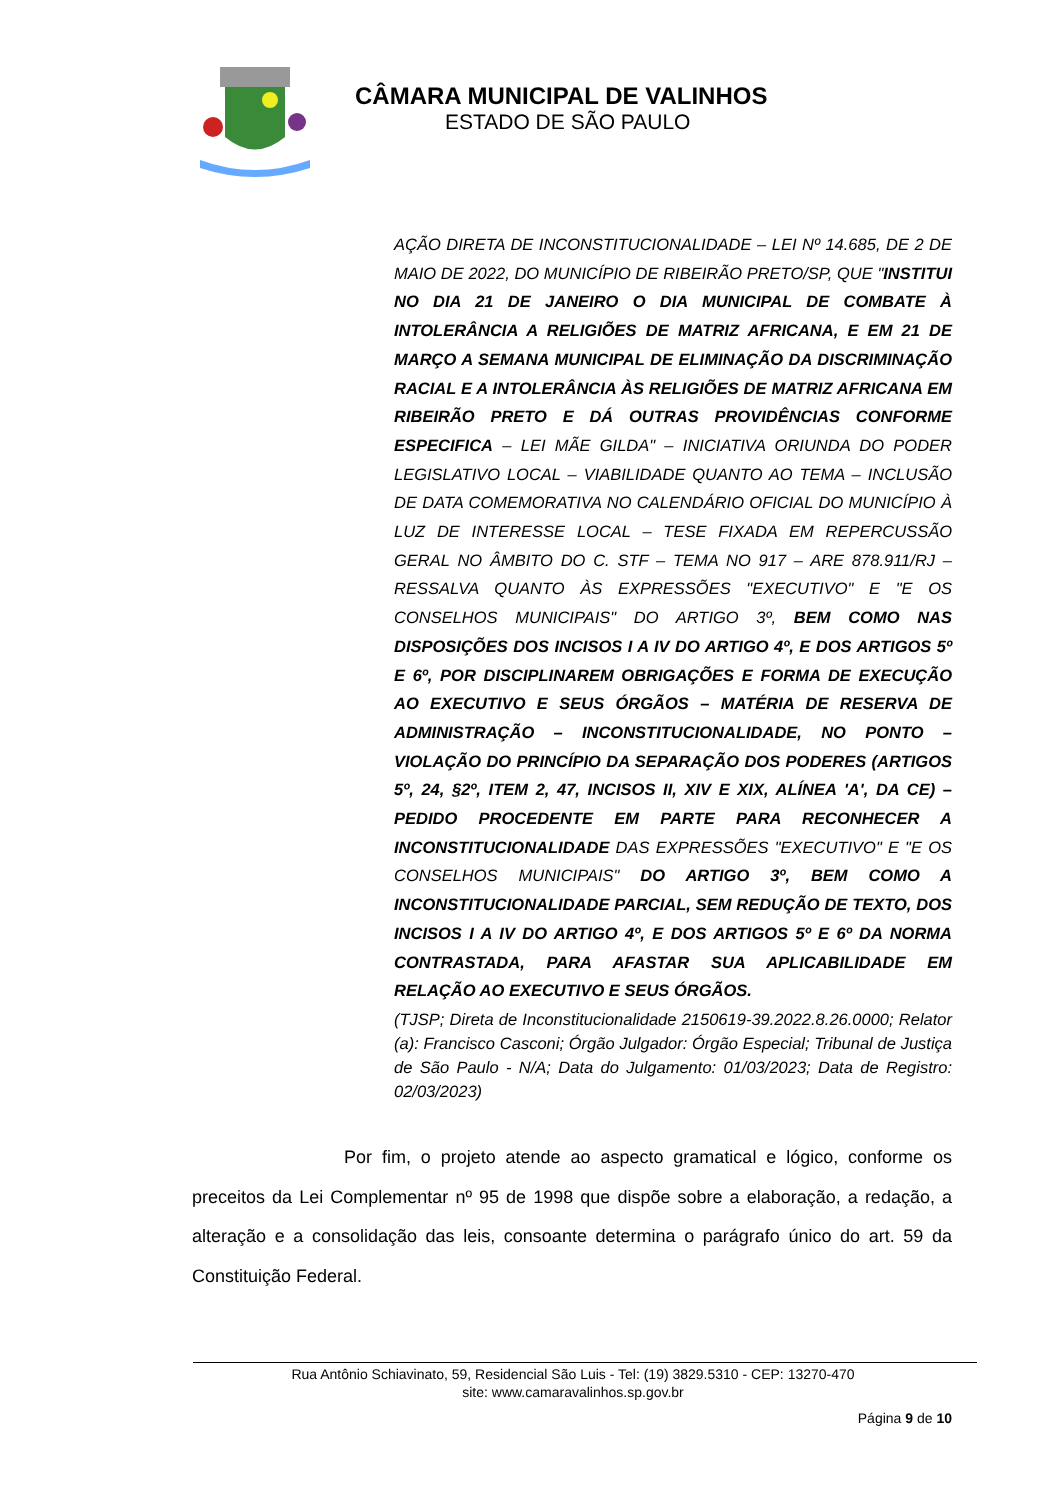CÂMARA MUNICIPAL DE VALINHOS
ESTADO DE SÃO PAULO
AÇÃO DIRETA DE INCONSTITUCIONALIDADE – LEI Nº 14.685, DE 2 DE MAIO DE 2022, DO MUNICÍPIO DE RIBEIRÃO PRETO/SP, QUE "INSTITUI NO DIA 21 DE JANEIRO O DIA MUNICIPAL DE COMBATE À INTOLERÂNCIA A RELIGIÕES DE MATRIZ AFRICANA, E EM 21 DE MARÇO A SEMANA MUNICIPAL DE ELIMINAÇÃO DA DISCRIMINAÇÃO RACIAL E A INTOLERÂNCIA ÀS RELIGIÕES DE MATRIZ AFRICANA EM RIBEIRÃO PRETO E DÁ OUTRAS PROVIDÊNCIAS CONFORME ESPECIFICA – LEI MÃE GILDA" – INICIATIVA ORIUNDA DO PODER LEGISLATIVO LOCAL – VIABILIDADE QUANTO AO TEMA – INCLUSÃO DE DATA COMEMORATIVA NO CALENDÁRIO OFICIAL DO MUNICÍPIO À LUZ DE INTERESSE LOCAL – TESE FIXADA EM REPERCUSSÃO GERAL NO ÂMBITO DO C. STF – TEMA NO 917 – ARE 878.911/RJ – RESSALVA QUANTO ÀS EXPRESSÕES "EXECUTIVO" E "E OS CONSELHOS MUNICIPAIS" DO ARTIGO 3º, BEM COMO NAS DISPOSIÇÕES DOS INCISOS I A IV DO ARTIGO 4º, E DOS ARTIGOS 5º E 6º, POR DISCIPLINAREM OBRIGAÇÕES E FORMA DE EXECUÇÃO AO EXECUTIVO E SEUS ÓRGÃOS – MATÉRIA DE RESERVA DE ADMINISTRAÇÃO – INCONSTITUCIONALIDADE, NO PONTO – VIOLAÇÃO DO PRINCÍPIO DA SEPARAÇÃO DOS PODERES (ARTIGOS 5º, 24, §2º, ITEM 2, 47, INCISOS II, XIV E XIX, ALÍNEA 'A', DA CE) – PEDIDO PROCEDENTE EM PARTE PARA RECONHECER A INCONSTITUCIONALIDADE DAS EXPRESSÕES "EXECUTIVO" E "E OS CONSELHOS MUNICIPAIS" DO ARTIGO 3º, BEM COMO A INCONSTITUCIONALIDADE PARCIAL, SEM REDUÇÃO DE TEXTO, DOS INCISOS I A IV DO ARTIGO 4º, E DOS ARTIGOS 5º E 6º DA NORMA CONTRASTADA, PARA AFASTAR SUA APLICABILIDADE EM RELAÇÃO AO EXECUTIVO E SEUS ÓRGÃOS.
(TJSP; Direta de Inconstitucionalidade 2150619-39.2022.8.26.0000; Relator (a): Francisco Casconi; Órgão Julgador: Órgão Especial; Tribunal de Justiça de São Paulo - N/A; Data do Julgamento: 01/03/2023; Data de Registro: 02/03/2023)
Por fim, o projeto atende ao aspecto gramatical e lógico, conforme os preceitos da Lei Complementar nº 95 de 1998 que dispõe sobre a elaboração, a redação, a alteração e a consolidação das leis, consoante determina o parágrafo único do art. 59 da Constituição Federal.
Rua Antônio Schiavinato, 59, Residencial São Luis - Tel: (19) 3829.5310 - CEP: 13270-470
site: www.camaravalinhos.sp.gov.br
Página 9 de 10